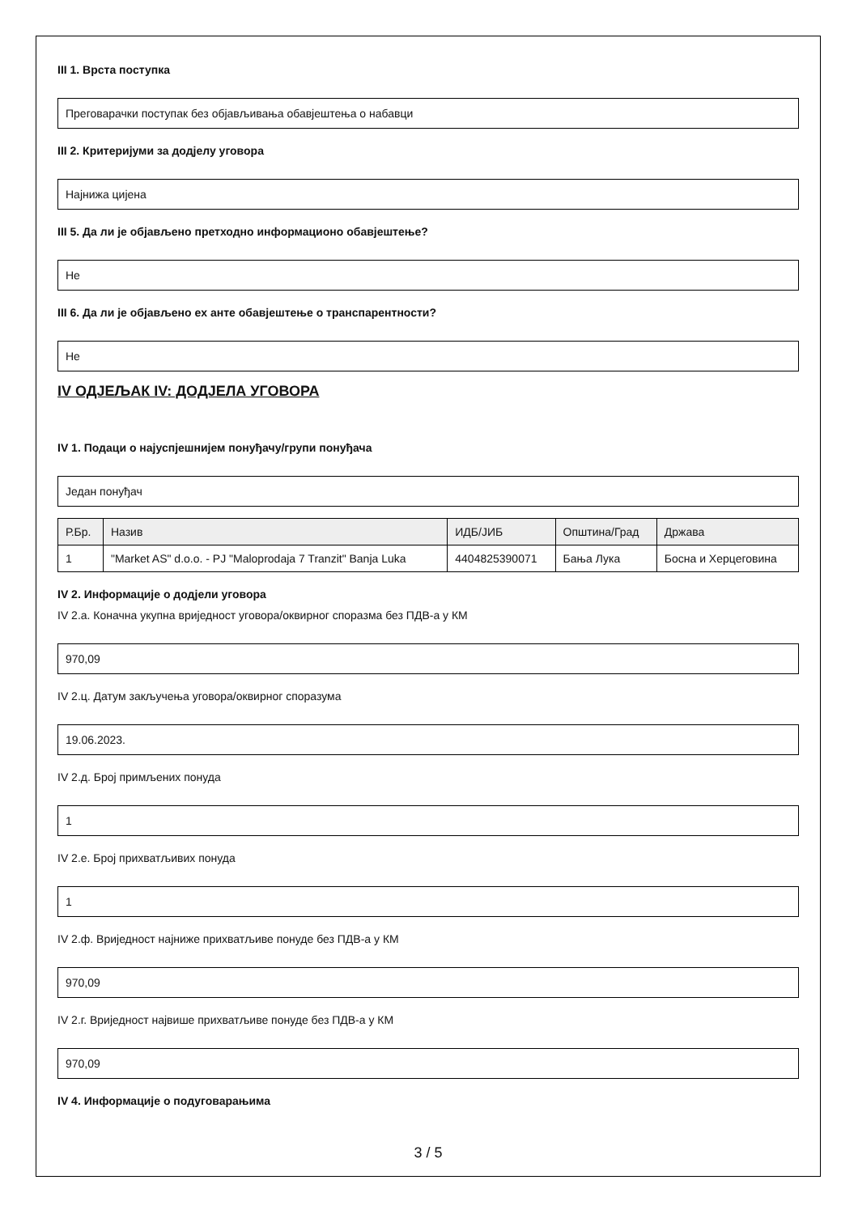III 1. Врста поступка
Преговарачки поступак без објављивања обавјештења о набавци
III 2. Критеријуми за додјелу уговора
Најнижа цијена
III 5. Да ли је објављено претходно информационо обавјештење?
Не
III 6. Да ли је објављено ex анте обавјештење о транспарентности?
Не
IV ОДЈЕЉАК IV: ДОДЈЕЛА УГОВОРА
IV 1. Подаци о најуспјешнијем понуђачу/групи понуђача
Један понуђач
| Р.Бр. | Назив | ИДБ/ЈИБ | Општина/Град | Држава |
| --- | --- | --- | --- | --- |
| 1 | "Market AS" d.o.o. - PJ "Maloprodaja 7 Tranzit" Banja Luka | 4404825390071 | Бања Лука | Босна и Херцеговина |
IV 2. Информације о додјели уговора
IV 2.а. Коначна укупна вриједност уговора/оквирног споразма без ПДВ-а у КМ
970,09
IV 2.ц. Датум закључења уговора/оквирног споразума
19.06.2023.
IV 2.д. Број примљених понуда
1
IV 2.е. Број прихватљивих понуда
1
IV 2.ф. Вриједност најниже прихватљиве понуде без ПДВ-а у КМ
970,09
IV 2.г. Вриједност највише прихватљиве понуде без ПДВ-а у КМ
970,09
IV 4. Информације о подуговарањима
3 / 5